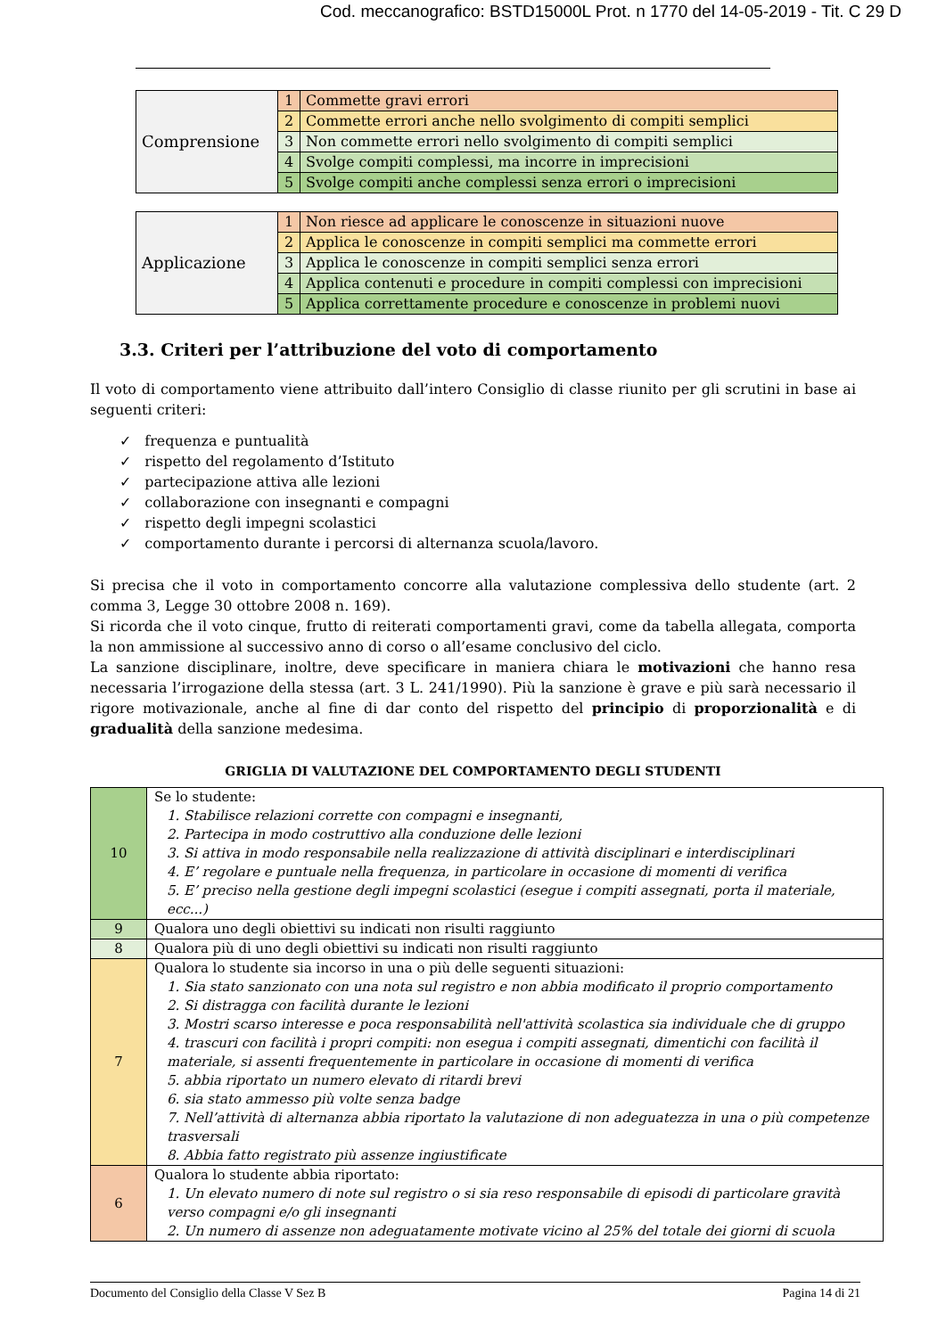Cod. meccanografico: BSTD15000L Prot. n 1770 del 14-05-2019 - Tit. C 29 D
| Comprensione | 1 | Commette gravi errori |
| | 2 | Commette errori anche nello svolgimento di compiti semplici |
| | 3 | Non commette errori nello svolgimento di compiti semplici |
| | 4 | Svolge compiti complessi, ma incorre in imprecisioni |
| | 5 | Svolge compiti anche complessi senza errori o imprecisioni |
| Applicazione | 1 | Non riesce ad applicare le conoscenze in situazioni nuove |
| | 2 | Applica le conoscenze in compiti semplici ma commette errori |
| | 3 | Applica le conoscenze in compiti semplici senza errori |
| | 4 | Applica contenuti e procedure in compiti complessi con imprecisioni |
| | 5 | Applica correttamente procedure e conoscenze in problemi nuovi |
3.3. Criteri per l’attribuzione del voto di comportamento
Il voto di comportamento viene attribuito dall’intero Consiglio di classe riunito per gli scrutini in base ai seguenti criteri:
✓ frequenza e puntualità
✓ rispetto del regolamento d’Istituto
✓ partecipazione attiva alle lezioni
✓ collaborazione con insegnanti e compagni
✓ rispetto degli impegni scolastici
✓ comportamento durante i percorsi di alternanza scuola/lavoro.
Si precisa che il voto in comportamento concorre alla valutazione complessiva dello studente (art. 2 comma 3, Legge 30 ottobre 2008 n. 169).
Si ricorda che il voto cinque, frutto di reiterati comportamenti gravi, come da tabella allegata, comporta la non ammissione al successivo anno di corso o all’esame conclusivo del ciclo.
La sanzione disciplinare, inoltre, deve specificare in maniera chiara le motivazioni che hanno resa necessaria l’irrogazione della stessa (art. 3 L. 241/1990). Più la sanzione è grave e più sarà necessario il rigore motivazionale, anche al fine di dar conto del rispetto del principio di proporzionalità e di gradualità della sanzione medesima.
GRIGLIA DI VALUTAZIONE DEL COMPORTAMENTO DEGLI STUDENTI
| 10 | Se lo studente: 1. Stabilisce relazioni corrette con compagni e insegnanti, 2. Partecipa in modo costruttivo alla conduzione delle lezioni 3. Si attiva in modo responsabile nella realizzazione di attività disciplinari e interdisciplinari 4. E’ regolare e puntuale nella frequenza, in particolare in occasione di momenti di verifica 5. E’ preciso nella gestione degli impegni scolastici (esegue i compiti assegnati, porta il materiale, ecc...) |
| 9 | Qualora uno degli obiettivi su indicati non risulti raggiunto |
| 8 | Qualora più di uno degli obiettivi su indicati non risulti raggiunto |
| 7 | Qualora lo studente sia incorso in una o più delle seguenti situazioni: 1. Sia stato sanzionato con una nota sul registro e non abbia modificato il proprio comportamento 2. Si distragga con facilità durante le lezioni 3. Mostri scarso interesse e poca responsabilità nell'attività scolastica sia individuale che di gruppo 4. trascuri con facilità i propri compiti: non esegua i compiti assegnati, dimentichi con facilità il materiale, si assenti frequentemente in particolare in occasione di momenti di verifica 5. abbia riportato un numero elevato di ritardi brevi 6. sia stato ammesso più volte senza badge 7. Nell’attività di alternanza abbia riportato la valutazione di non adeguatezza in una o più competenze trasversali 8. Abbia fatto registrato più assenze ingiustificate |
| 6 | Qualora lo studente abbia riportato: 1. Un elevato numero di note sul registro o si sia reso responsabile di episodi di particolare gravità verso compagni e/o gli insegnanti 2. Un numero di assenze non adeguatamente motivate vicino al 25% del totale dei giorni di scuola |
Documento del Consiglio della Classe V Sez B Pagina 14 di 21